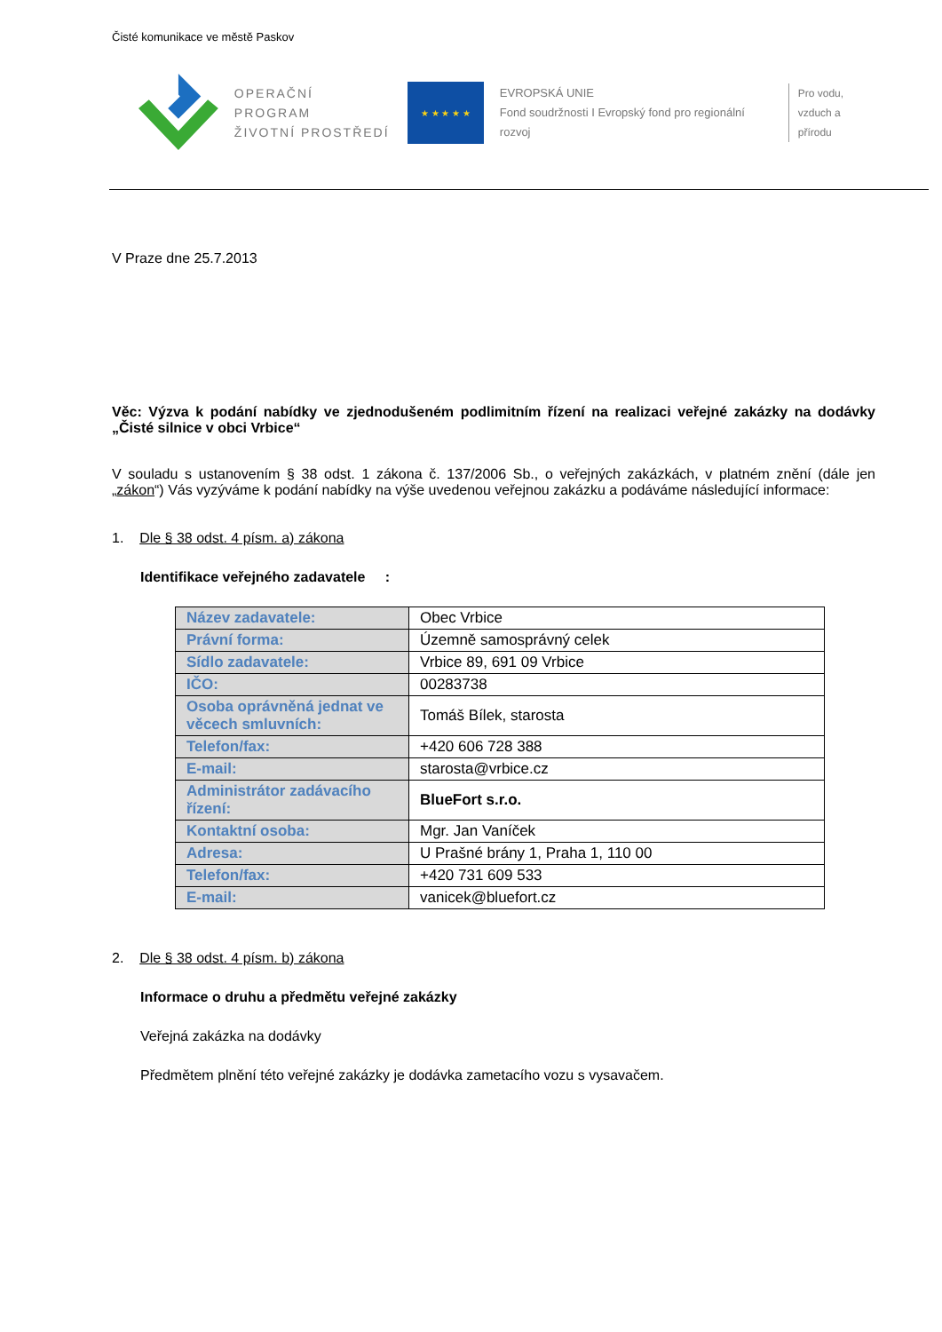Čisté komunikace ve městě Paskov
OPERAČNÍ PROGRAM
ŽIVOTNÍ PROSTŘEDÍ
★ ★ ★ ★ ★
EVROPSKÁ UNIE
Fond soudržnosti I Evropský fond pro regionální rozvoj
Pro vodu,
vzduch a přírodu
V Praze dne 25.7.2013
Věc: Výzva k podání nabídky ve zjednodušeném podlimitním řízení na realizaci veřejné zakázky na dodávky „Čisté silnice v obci Vrbice“
V souladu s ustanovením § 38 odst. 1 zákona č. 137/2006 Sb., o veřejných zakázkách, v platném znění (dále jen „zákon“) Vás vyzýváme k podání nabídky na výše uvedenou veřejnou zakázku a podáváme následující informace:
1. Dle § 38 odst. 4 písm. a) zákona
Identifikace veřejného zadavatele :
| Název zadavatele: | Obec Vrbice |
| Právní forma: | Územně samosprávný celek |
| Sídlo zadavatele: | Vrbice 89, 691 09 Vrbice |
| IČO: | 00283738 |
| Osoba oprávněná jednat ve věcech smluvních: | Tomáš Bílek, starosta |
| Telefon/fax: | +420 606 728 388 |
| E-mail: | starosta@vrbice.cz |
| Administrátor zadávacího řízení: | BlueFort s.r.o. |
| Kontaktní osoba: | Mgr. Jan Vaníček |
| Adresa: | U Prašné brány 1, Praha 1, 110 00 |
| Telefon/fax: | +420 731 609 533 |
| E-mail: | vanicek@bluefort.cz |
2. Dle § 38 odst. 4 písm. b) zákona
Informace o druhu a předmětu veřejné zakázky
Veřejná zakázka na dodávky
Předmětem plnění této veřejné zakázky je dodávka zametacího vozu s vysavačem.